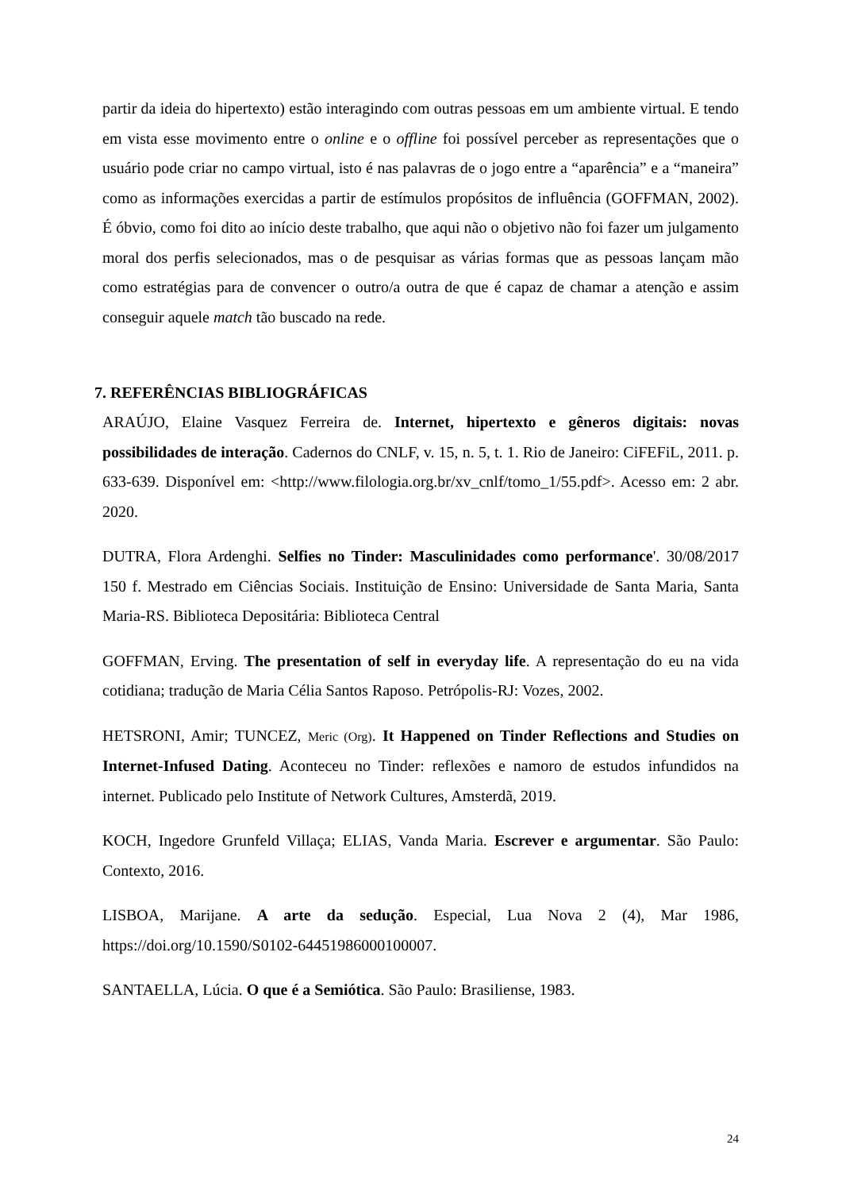partir da ideia do hipertexto) estão interagindo com outras pessoas em um ambiente virtual. E tendo em vista esse movimento entre o online e o offline foi possível perceber as representações que o usuário pode criar no campo virtual, isto é nas palavras de o jogo entre a “aparência” e a “maneira” como as informações exercidas a partir de estímulos propósitos de influência (GOFFMAN, 2002). É óbvio, como foi dito ao início deste trabalho, que aqui não o objetivo não foi fazer um julgamento moral dos perfis selecionados, mas o de pesquisar as várias formas que as pessoas lançam mão como estratégias para de convencer o outro/a outra de que é capaz de chamar a atenção e assim conseguir aquele match tão buscado na rede.
7. REFERÊNCIAS BIBLIOGRÁFICAS
ARAÚJO, Elaine Vasquez Ferreira de. Internet, hipertexto e gêneros digitais: novas possibilidades de interação. Cadernos do CNLF, v. 15, n. 5, t. 1. Rio de Janeiro: CiFEFiL, 2011. p. 633-639. Disponível em: <http://www.filologia.org.br/xv_cnlf/tomo_1/55.pdf>. Acesso em: 2 abr. 2020.
DUTRA, Flora Ardenghi. Selfies no Tinder: Masculinidades como performance'. 30/08/2017 150 f. Mestrado em Ciências Sociais. Instituição de Ensino: Universidade de Santa Maria, Santa Maria-RS. Biblioteca Depositária: Biblioteca Central
GOFFMAN, Erving. The presentation of self in everyday life. A representação do eu na vida cotidiana; tradução de Maria Célia Santos Raposo. Petrópolis-RJ: Vozes, 2002.
HETSRONI, Amir; TUNCEZ, Meric (Org). It Happened on Tinder Reflections and Studies on Internet-Infused Dating. Aconteceu no Tinder: reflexões e namoro de estudos infundidos na internet. Publicado pelo Institute of Network Cultures, Amsterdã, 2019.
KOCH, Ingedore Grunfeld Villaça; ELIAS, Vanda Maria. Escrever e argumentar. São Paulo: Contexto, 2016.
LISBOA, Marijane. A arte da sedução. Especial, Lua Nova 2 (4), Mar 1986, https://doi.org/10.1590/S0102-64451986000100007.
SANTAELLA, Lúcia. O que é a Semiótica. São Paulo: Brasiliense, 1983.
24